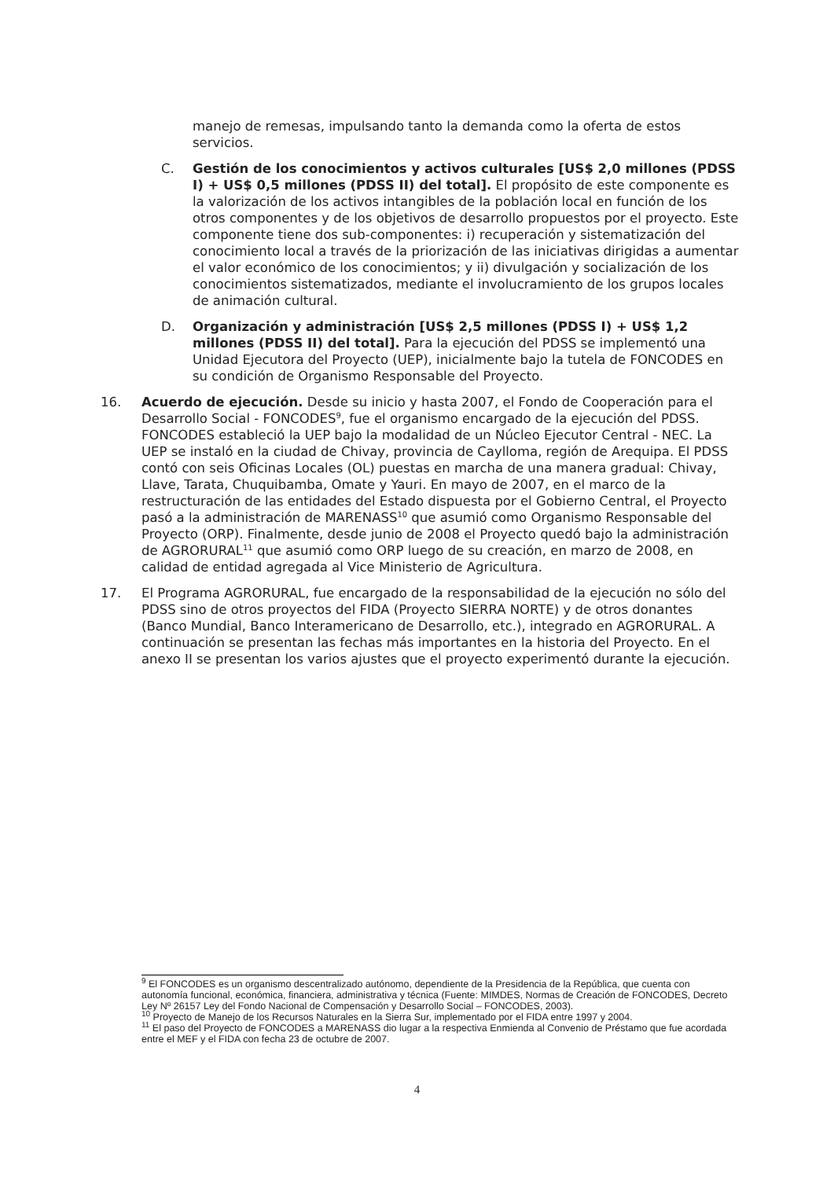manejo de remesas, impulsando tanto la demanda como la oferta de estos servicios.
C. Gestión de los conocimientos y activos culturales [US$ 2,0 millones (PDSS I) + US$ 0,5 millones (PDSS II) del total]. El propósito de este componente es la valorización de los activos intangibles de la población local en función de los otros componentes y de los objetivos de desarrollo propuestos por el proyecto. Este componente tiene dos sub-componentes: i) recuperación y sistematización del conocimiento local a través de la priorización de las iniciativas dirigidas a aumentar el valor económico de los conocimientos; y ii) divulgación y socialización de los conocimientos sistematizados, mediante el involucramiento de los grupos locales de animación cultural.
D. Organización y administración [US$ 2,5 millones (PDSS I) + US$ 1,2 millones (PDSS II) del total]. Para la ejecución del PDSS se implementó una Unidad Ejecutora del Proyecto (UEP), inicialmente bajo la tutela de FONCODES en su condición de Organismo Responsable del Proyecto.
16. Acuerdo de ejecución. Desde su inicio y hasta 2007, el Fondo de Cooperación para el Desarrollo Social - FONCODES<sup>9</sup>, fue el organismo encargado de la ejecución del PDSS. FONCODES estableció la UEP bajo la modalidad de un Núcleo Ejecutor Central - NEC. La UEP se instaló en la ciudad de Chivay, provincia de Caylloma, región de Arequipa. El PDSS contó con seis Oficinas Locales (OL) puestas en marcha de una manera gradual: Chivay, Llave, Tarata, Chuquibamba, Omate y Yauri. En mayo de 2007, en el marco de la restructuración de las entidades del Estado dispuesta por el Gobierno Central, el Proyecto pasó a la administración de MARENASS<sup>10</sup> que asumió como Organismo Responsable del Proyecto (ORP). Finalmente, desde junio de 2008 el Proyecto quedó bajo la administración de AGRORURAL<sup>11</sup> que asumió como ORP luego de su creación, en marzo de 2008, en calidad de entidad agregada al Vice Ministerio de Agricultura.
17. El Programa AGRORURAL, fue encargado de la responsabilidad de la ejecución no sólo del PDSS sino de otros proyectos del FIDA (Proyecto SIERRA NORTE) y de otros donantes (Banco Mundial, Banco Interamericano de Desarrollo, etc.), integrado en AGRORURAL. A continuación se presentan las fechas más importantes en la historia del Proyecto. En el anexo II se presentan los varios ajustes que el proyecto experimentó durante la ejecución.
<sup>9</sup> El FONCODES es un organismo descentralizado autónomo, dependiente de la Presidencia de la República, que cuenta con autonomía funcional, económica, financiera, administrativa y técnica (Fuente: MIMDES, Normas de Creación de FONCODES, Decreto Ley Nº 26157 Ley del Fondo Nacional de Compensación y Desarrollo Social – FONCODES, 2003).
<sup>10</sup> Proyecto de Manejo de los Recursos Naturales en la Sierra Sur, implementado por el FIDA entre 1997 y 2004.
<sup>11</sup> El paso del Proyecto de FONCODES a MARENASS dio lugar a la respectiva Enmienda al Convenio de Préstamo que fue acordada entre el MEF y el FIDA con fecha 23 de octubre de 2007.
4